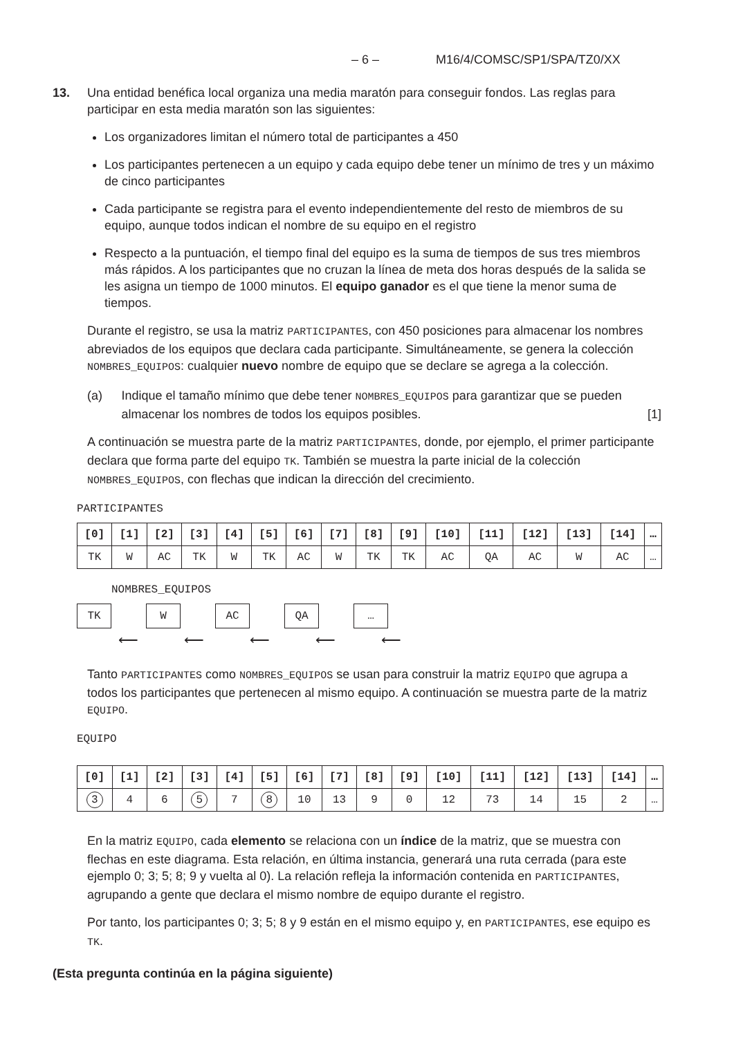– 6 – M16/4/COMSC/SP1/SPA/TZ0/XX
13. Una entidad benéfica local organiza una media maratón para conseguir fondos. Las reglas para participar en esta media maratón son las siguientes:
Los organizadores limitan el número total de participantes a 450
Los participantes pertenecen a un equipo y cada equipo debe tener un mínimo de tres y un máximo de cinco participantes
Cada participante se registra para el evento independientemente del resto de miembros de su equipo, aunque todos indican el nombre de su equipo en el registro
Respecto a la puntuación, el tiempo final del equipo es la suma de tiempos de sus tres miembros más rápidos. A los participantes que no cruzan la línea de meta dos horas después de la salida se les asigna un tiempo de 1000 minutos. El equipo ganador es el que tiene la menor suma de tiempos.
Durante el registro, se usa la matriz PARTICIPANTES, con 450 posiciones para almacenar los nombres abreviados de los equipos que declara cada participante. Simultáneamente, se genera la colección NOMBRES_EQUIPOS: cualquier nuevo nombre de equipo que se declare se agrega a la colección.
(a) Indique el tamaño mínimo que debe tener NOMBRES_EQUIPOS para garantizar que se pueden almacenar los nombres de todos los equipos posibles.
[1]
A continuación se muestra parte de la matriz PARTICIPANTES, donde, por ejemplo, el primer participante declara que forma parte del equipo TK. También se muestra la parte inicial de la colección NOMBRES_EQUIPOS, con flechas que indican la dirección del crecimiento.
PARTICIPANTES
| [0] | [1] | [2] | [3] | [4] | [5] | [6] | [7] | [8] | [9] | [10] | [11] | [12] | [13] | [14] | … |
| --- | --- | --- | --- | --- | --- | --- | --- | --- | --- | --- | --- | --- | --- | --- | --- |
| TK | W | AC | TK | W | TK | AC | W | TK | TK | AC | QA | AC | W | AC | … |
NOMBRES_EQUIPOS
TK W AC QA …
⟵ ⟵ ⟵ ⟵ ⟵
Tanto PARTICIPANTES como NOMBRES_EQUIPOS se usan para construir la matriz EQUIPO que agrupa a todos los participantes que pertenecen al mismo equipo. A continuación se muestra parte de la matriz EQUIPO.
EQUIPO
| [0] | [1] | [2] | [3] | [4] | [5] | [6] | [7] | [8] | [9] | [10] | [11] | [12] | [13] | [14] | … |
| --- | --- | --- | --- | --- | --- | --- | --- | --- | --- | --- | --- | --- | --- | --- | --- |
| 3 | 4 | 6 | 5 | 7 | 8 | 10 | 13 | 9 | 0 | 12 | 73 | 14 | 15 | 2 | … |
En la matriz EQUIPO, cada elemento se relaciona con un índice de la matriz, que se muestra con flechas en este diagrama. Esta relación, en última instancia, generará una ruta cerrada (para este ejemplo 0; 3; 5; 8; 9 y vuelta al 0). La relación refleja la información contenida en PARTICIPANTES, agrupando a gente que declara el mismo nombre de equipo durante el registro.
Por tanto, los participantes 0; 3; 5; 8 y 9 están en el mismo equipo y, en PARTICIPANTES, ese equipo es TK.
(Esta pregunta continúa en la página siguiente)